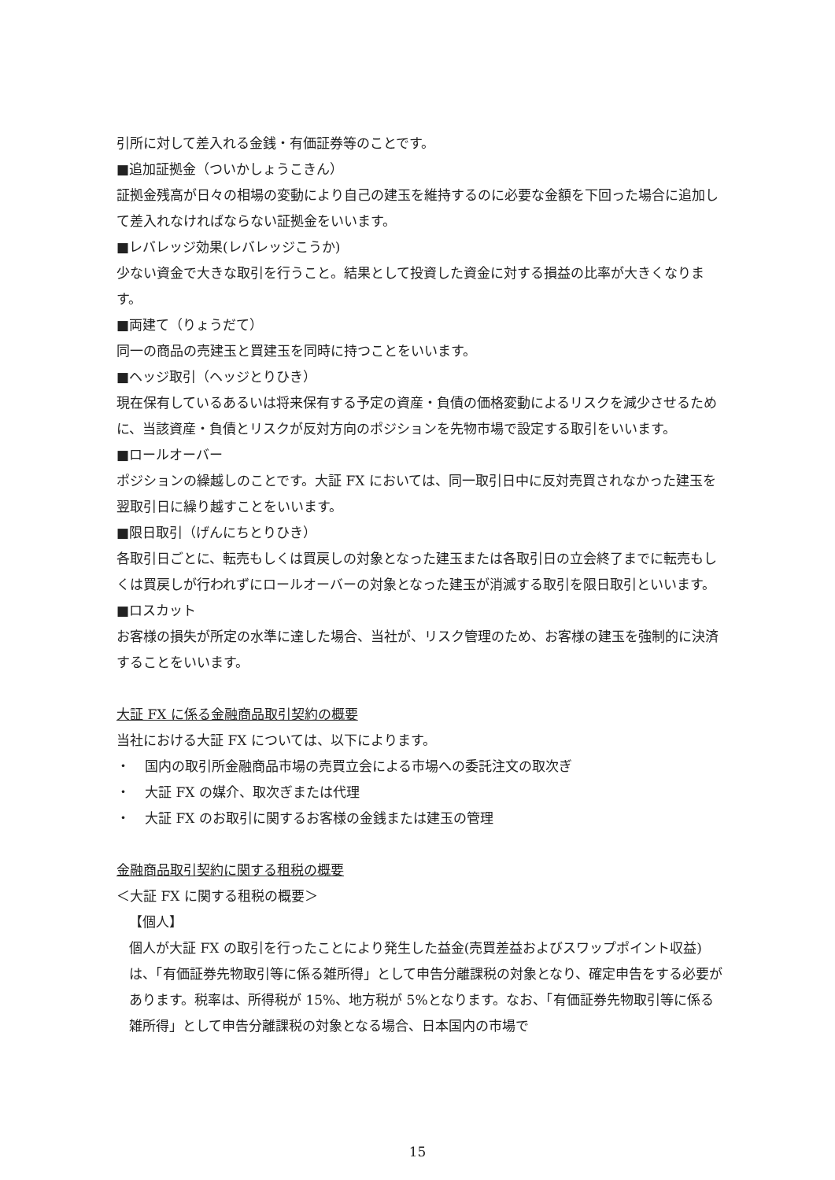引所に対して差入れる金銭・有価証券等のことです。
■追加証拠金（ついかしょうこきん）
証拠金残高が日々の相場の変動により自己の建玉を維持するのに必要な金額を下回った場合に追加して差入れなければならない証拠金をいいます。
■レバレッジ効果(レバレッジこうか)
少ない資金で大きな取引を行うこと。結果として投資した資金に対する損益の比率が大きくなります。
■両建て（りょうだて）
同一の商品の売建玉と買建玉を同時に持つことをいいます。
■ヘッジ取引（ヘッジとりひき）
現在保有しているあるいは将来保有する予定の資産・負債の価格変動によるリスクを減少させるために、当該資産・負債とリスクが反対方向のポジションを先物市場で設定する取引をいいます。
■ロールオーバー
ポジションの繰越しのことです。大証 FX においては、同一取引日中に反対売買されなかった建玉を翌取引日に繰り越すことをいいます。
■限日取引（げんにちとりひき）
各取引日ごとに、転売もしくは買戻しの対象となった建玉または各取引日の立会終了までに転売もしくは買戻しが行われずにロールオーバーの対象となった建玉が消滅する取引を限日取引といいます。
■ロスカット
お客様の損失が所定の水準に達した場合、当社が、リスク管理のため、お客様の建玉を強制的に決済することをいいます。
大証 FX に係る金融商品取引契約の概要
当社における大証 FX については、以下によります。
・ 国内の取引所金融商品市場の売買立会による市場への委託注文の取次ぎ
・ 大証 FX の媒介、取次ぎまたは代理
・ 大証 FX のお取引に関するお客様の金銭または建玉の管理
金融商品取引契約に関する租税の概要
＜大証 FX に関する租税の概要＞
【個人】
個人が大証 FX の取引を行ったことにより発生した益金(売買差益およびスワップポイント収益)は、「有価証券先物取引等に係る雑所得」として申告分離課税の対象となり、確定申告をする必要があります。税率は、所得税が 15%、地方税が 5%となります。なお、「有価証券先物取引等に係る雑所得」として申告分離課税の対象となる場合、日本国内の市場で
15